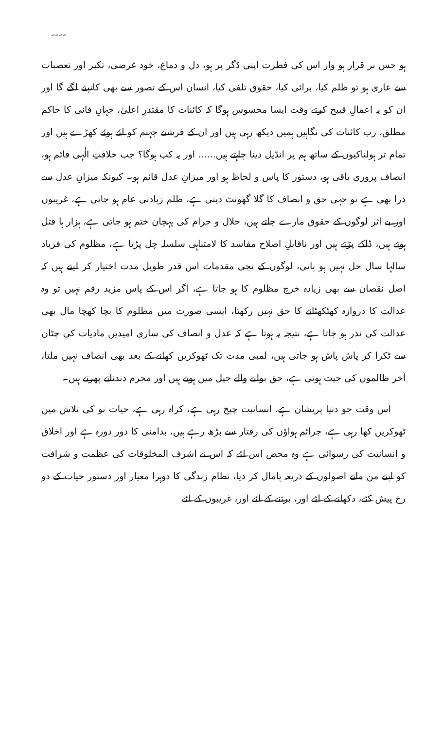۔۔۔۔
ہو جس بر قرار ہو وار اس کی فطرت اپنی ڈگر پر ہو، دل و دماغ، خود غرضی، تکبر اور تعصبات سے عاری ہو تو ظلم کیا، برائی کیا، حقوق تلفی کیا، انسان اس کے تصور سے بھی کانپنے لگے گا اور ان کو یہ اعمالِ قبیح کرتے وقت ایسا محسوس ہوگا کہ کائنات کا مقتدرِ اعلیٰ، جہانِ فانی کا حاکم مطلق، رب کائنات کی نگاہیں ہمیں دیکھ رہی ہیں اور ان کے فرشتے جہنم کو لئے ہوئے کھڑے ہیں اور تمام تر ہولناکیوں کے ساتھ ہم پر انڈیل دینا چاہتے ہیں...... اور یہ کب ہوگا؟ جب خلافتِ الٰہی قائم ہو، انصاف پروری باقی ہو، دستور کا پاس و لحاظ ہو اور میزانِ عدل قائم ہو۔ کیونکہ میزانِ عدل سے ذرا بھی ہے تو جہی حق و انصاف کا گلا گھونٹ دیتی ہے، ظلم زیادتی عام ہو جاتی ہے، غریبوں اور بے اثر لوگوں کے حقوق مارے جاتے ہیں، حلال و حرام کی پہچان ختم ہو جاتی ہے، ہزار ہا قتل ہوتے ہیں، ڈاکے پڑتے ہیں اور ناقابلِ اصلاح مفاسد کا لامتناہی سلسلہ چل پڑتا ہے، مظلوم کی فریاد سالہا سال حل نہیں ہو پاتی، لوگوں کے نجی مقدمات اس قدر طویل مدت اختیار کر لیتے ہیں کہ اصل نقصان سے بھی زیادہ خرچ مظلوم کا ہو جاتا ہے، اگر اس کے پاس مزید رقم نہیں تو وہ عدالت کا دروازہ کھٹکھٹانے کا حق نہیں رکھتا، ایسی صورت میں مظلوم کا بچا کھچا مال بھی عدالت کی نذر ہو جاتا ہے، نتیجہ یہ ہوتا ہے کہ عدل و انصاف کی ساری امیدیں مادیات کی چٹان سے ٹکرا کر پاش پاش ہو جاتی ہیں، لمبی مدت تک ٹھوکریں کھانے کے بعد بھی انصاف نہیں ملتا، آخر ظالموں کی جیت ہوتی ہے، حق بولنے والے جیل میں ہوتے ہیں اور مجرم دندناتے پھرتے ہیں۔
اس وقت جو دنیا پریشان ہے، انسانیت چیخ رہی ہے، کراہ رہی ہے، حیات نو کی تلاش میں ٹھوکریں کھا رہی ہے، جرائم ہواؤں کی رفتار سے بڑھ رہے ہیں، بدامنی کا دور دورہ ہے اور اخلاق و انسانیت کی رسوائی ہے وہ محض اس لئے کہ اس نے اشرف المخلوقات کی عظمت و شرافت کو اپنے من مانے اصولوں کے ذریعہ پامال کر دیا، نظام زندگی کا دوہرا معیار اور دستور حیات کے دو رخ پیش کئے، دکھانے کے لئے اور، برتنے کے لئے اور، غریبوں کے لئے